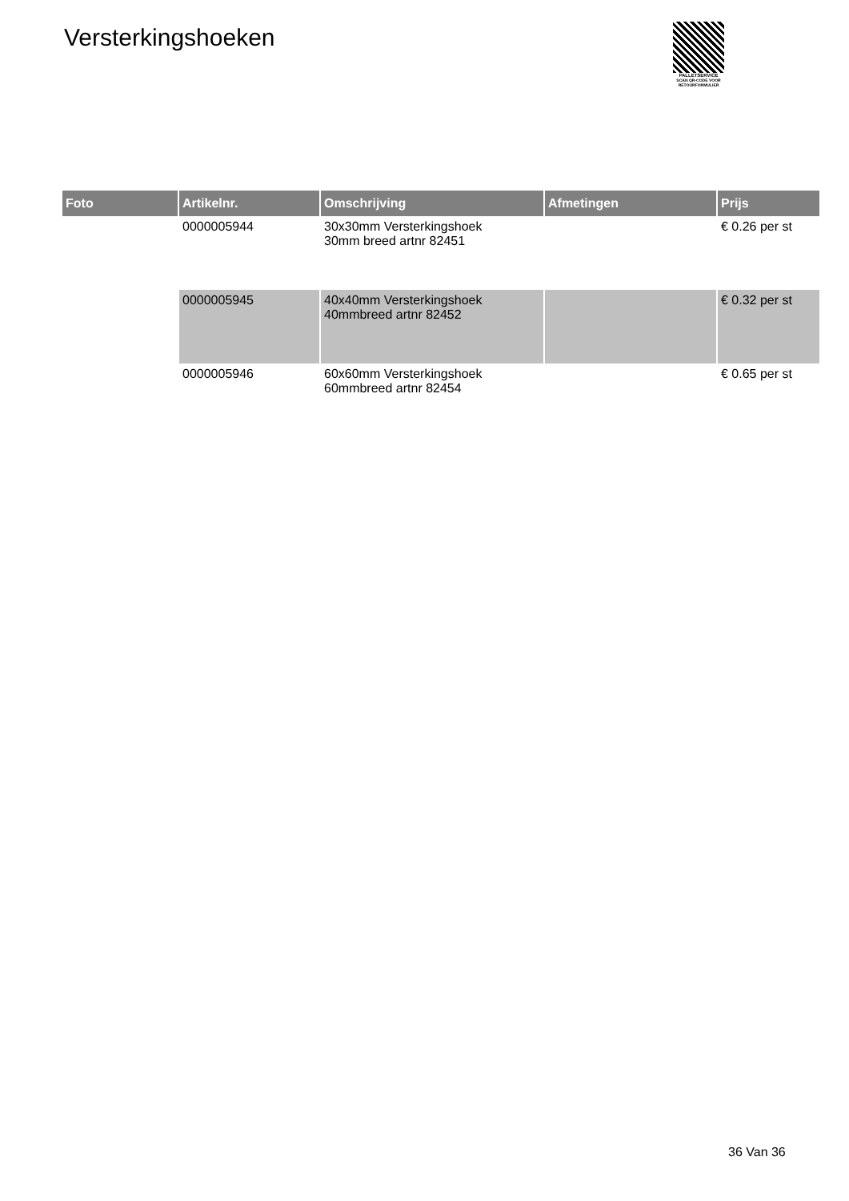Versterkingshoeken
PALLETSERVICE
SCAN QR-CODE VOOR
RETOURFORMULIER
| Foto | Artikelnr. | Omschrijving | Afmetingen | Prijs |
| --- | --- | --- | --- | --- |
| | 0000005944 | 30x30mm Versterkingshoek 30mm breed artnr 82451 | | € 0.26 per st |
| | 0000005945 | 40x40mm Versterkingshoek 40mmbreed artnr 82452 | | € 0.32 per st |
| | 0000005946 | 60x60mm Versterkingshoek 60mmbreed artnr 82454 | | € 0.65 per st |
36 Van 36